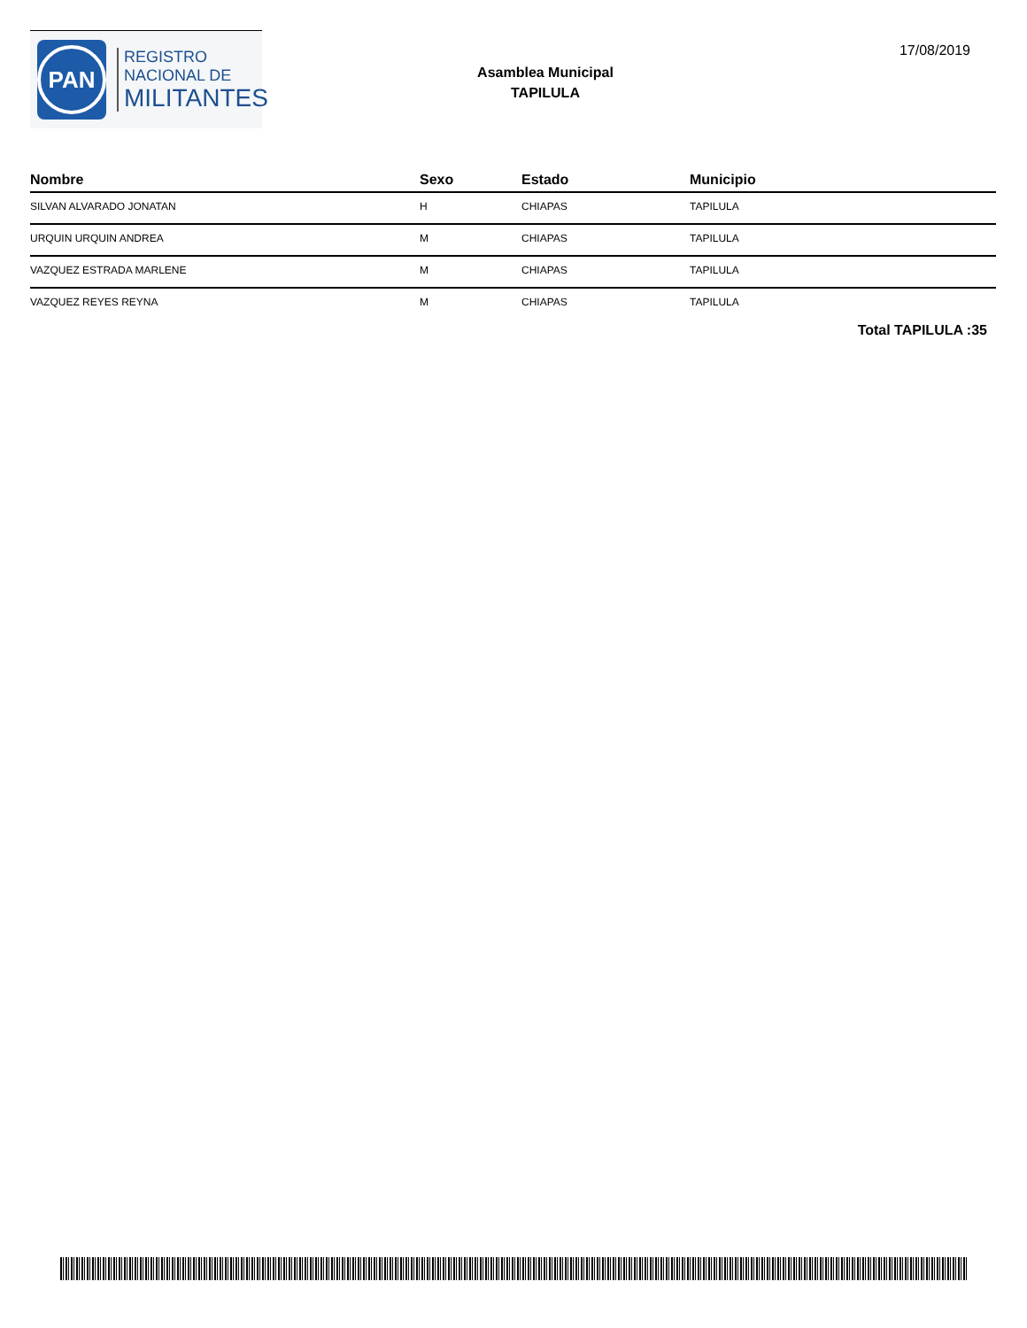PAN
REGISTRO
NACIONAL DE
MILITANTES
Asamblea Municipal
TAPILULA
17/08/2019
| Nombre | Sexo | Estado | Municipio |
| --- | --- | --- | --- |
| SILVAN ALVARADO JONATAN | H | CHIAPAS | TAPILULA |
| URQUIN URQUIN ANDREA | M | CHIAPAS | TAPILULA |
| VAZQUEZ ESTRADA MARLENE | M | CHIAPAS | TAPILULA |
| VAZQUEZ REYES REYNA | M | CHIAPAS | TAPILULA |
Total TAPILULA :35